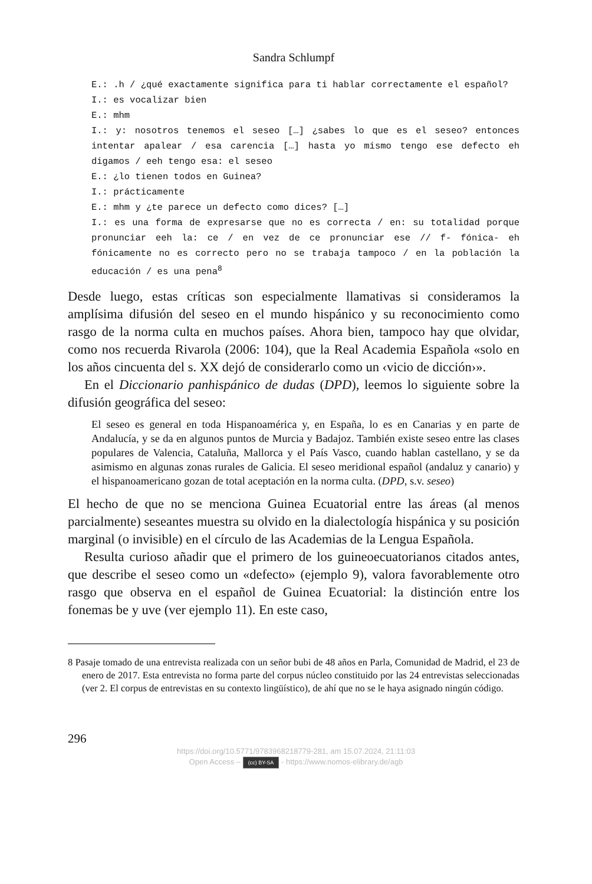Sandra Schlumpf
E.: .h / ¿qué exactamente significa para ti hablar correctamente el español?
I.: es vocalizar bien
E.: mhm
I.: y: nosotros tenemos el seseo […] ¿sabes lo que es el seseo? entonces intentar apalear / esa carencia […] hasta yo mismo tengo ese defecto eh digamos / eeh tengo esa: el seseo
E.: ¿lo tienen todos en Guinea?
I.: prácticamente
E.: mhm y ¿te parece un defecto como dices? […]
I.: es una forma de expresarse que no es correcta / en: su totali­dad porque pronunciar eeh la: ce / en vez de ce pronunciar ese // f- fónica- eh fónicamente no es correcto pero no se trabaja tampo­co / en la población la educación / es una pena<sup>8</sup>
Desde luego, estas críticas son especialmente llamativas si consideramos la amplísima difusión del seseo en el mundo hispánico y su reconocimiento como rasgo de la norma culta en muchos países. Ahora bien, tampoco hay que olvidar, como nos recuerda Rivarola (2006: 104), que la Real Aca­demia Española «solo en los años cincuenta del s. XX dejó de considerarlo como un ‹vicio de dicción›».
En el Diccionario panhispánico de dudas (DPD), leemos lo siguiente sobre la difusión geográfica del seseo:
El seseo es general en toda Hispanoamérica y, en España, lo es en Canarias y en parte de Andalucía, y se da en algunos puntos de Murcia y Badajoz. También existe seseo entre las clases populares de Valencia, Cataluña, Mallorca y el País Vasco, cuando hablan castellano, y se da asimismo en algunas zonas rurales de Galicia. El seseo meridional español (andaluz y canario) y el hispanoamericano gozan de total aceptación en la norma culta. (DPD, s.v. seseo)
El hecho de que no se menciona Guinea Ecuatorial entre las áreas (al menos parcialmente) seseantes muestra su olvido en la dialectología hispá­nica y su posición marginal (o invisible) en el círculo de las Academias de la Lengua Española.
Resulta curioso añadir que el primero de los guineoecuatorianos citados antes, que describe el seseo como un «defecto» (ejemplo 9), valora favo­rablemente otro rasgo que observa en el español de Guinea Ecuatorial: la distinción entre los fonemas be y uve (ver ejemplo 11). En este caso,
8 Pasaje tomado de una entrevista realizada con un señor bubi de 48 años en Parla, Comunidad de Madrid, el 23 de enero de 2017. Esta entrevista no forma parte del corpus núcleo constituido por las 24 entrevistas seleccionadas (ver 2. El corpus de entrevistas en su contexto lingüístico), de ahí que no se le haya asignado ningún código.
296
https://doi.org/10.5771/9783968218779-281, am 15.07.2024, 21:11:03
Open Access – (cc) BY-SA - https://www.nomos-elibrary.de/agb